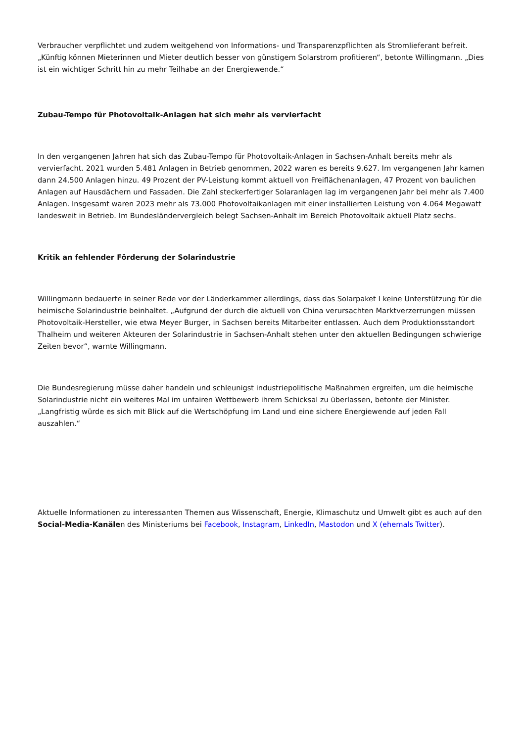Verbraucher verpflichtet und zudem weitgehend von Informations- und Transparenzpflichten als Stromlieferant befreit. „Künftig können Mieterinnen und Mieter deutlich besser von günstigem Solarstrom profitieren“, betonte Willingmann. „Dies ist ein wichtiger Schritt hin zu mehr Teilhabe an der Energiewende.“
Zubau-Tempo für Photovoltaik-Anlagen hat sich mehr als vervierfacht
In den vergangenen Jahren hat sich das Zubau-Tempo für Photovoltaik-Anlagen in Sachsen-Anhalt bereits mehr als vervierfacht. 2021 wurden 5.481 Anlagen in Betrieb genommen, 2022 waren es bereits 9.627. Im vergangenen Jahr kamen dann 24.500 Anlagen hinzu. 49 Prozent der PV-Leistung kommt aktuell von Freiflächenanlagen, 47 Prozent von baulichen Anlagen auf Hausdächern und Fassaden. Die Zahl steckerfertiger Solaranlagen lag im vergangenen Jahr bei mehr als 7.400 Anlagen. Insgesamt waren 2023 mehr als 73.000 Photovoltaikanlagen mit einer installierten Leistung von 4.064 Megawatt landesweit in Betrieb. Im Bundesländervergleich belegt Sachsen-Anhalt im Bereich Photovoltaik aktuell Platz sechs.
Kritik an fehlender Förderung der Solarindustrie
Willingmann bedauerte in seiner Rede vor der Länderkammer allerdings, dass das Solarpaket I keine Unterstützung für die heimische Solarindustrie beinhaltet. „Aufgrund der durch die aktuell von China verursachten Marktverzerrungen müssen Photovoltaik-Hersteller, wie etwa Meyer Burger, in Sachsen bereits Mitarbeiter entlassen. Auch dem Produktionsstandort Thalheim und weiteren Akteuren der Solarindustrie in Sachsen-Anhalt stehen unter den aktuellen Bedingungen schwierige Zeiten bevor“, warnte Willingmann.
Die Bundesregierung müsse daher handeln und schleunigst industriepolitische Maßnahmen ergreifen, um die heimische Solarindustrie nicht ein weiteres Mal im unfairen Wettbewerb ihrem Schicksal zu überlassen, betonte der Minister. „Langfristig würde es sich mit Blick auf die Wertschöpfung im Land und eine sichere Energiewende auf jeden Fall auszahlen.“
Aktuelle Informationen zu interessanten Themen aus Wissenschaft, Energie, Klimaschutz und Umwelt gibt es auch auf den Social-Media-Kanälen des Ministeriums bei Facebook, Instagram, LinkedIn, Mastodon und X (ehemals Twitter).